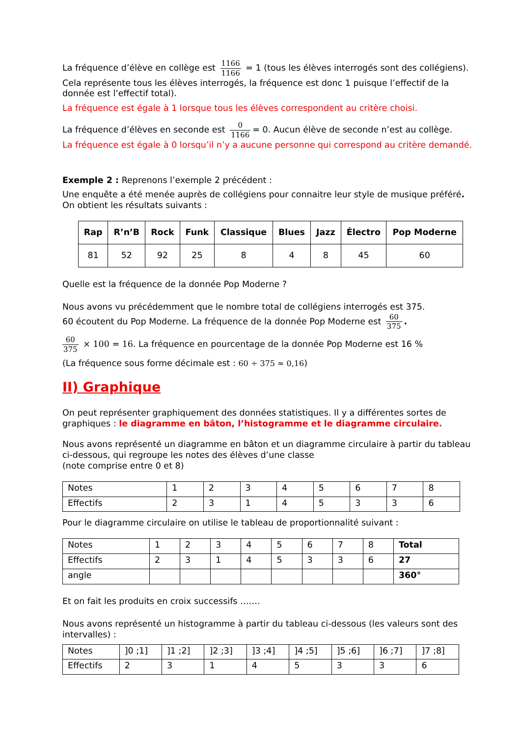La fréquence d’élève en collège est 1166 1166 = 1 (tous les élèves interrogés sont des collégiens).
Cela représente tous les élèves interrogés, la fréquence est donc 1 puisque l’effectif de la donnée est l’effectif total).
La fréquence est égale à 1 lorsque tous les élèves correspondent au critère choisi.
La fréquence d’élèves en seconde est 0 1166 = 0. Aucun élève de seconde n’est au collège.
La fréquence est égale à 0 lorsqu’il n’y a aucune personne qui correspond au critère demandé.
Exemple 2 : Reprenons l’exemple 2 précédent :
Une enquête a été menée auprès de collégiens pour connaitre leur style de musique préféré.
On obtient les résultats suivants :
| Rap | R’n’B | Rock | Funk | Classique | Blues | Jazz | Électro | Pop Moderne |
| --- | --- | --- | --- | --- | --- | --- | --- | --- |
| 81 | 52 | 92 | 25 | 8 | 4 | 8 | 45 | 60 |
Quelle est la fréquence de la donnée Pop Moderne ?
Nous avons vu précédemment que le nombre total de collégiens interrogés est 375.
60 écoutent du Pop Moderne. La fréquence de la donnée Pop Moderne est 60 375.
60 375 × 100 = 16. La fréquence en pourcentage de la donnée Pop Moderne est 16 %
(La fréquence sous forme décimale est : 60 ÷ 375 ≈ 0,16)
II) Graphique
On peut représenter graphiquement des données statistiques. Il y a différentes sortes de graphiques : le diagramme en bâton, l’histogramme et le diagramme circulaire.
Nous avons représenté un diagramme en bâton et un diagramme circulaire à partir du tableau ci-dessous, qui regroupe les notes des élèves d’une classe
(note comprise entre 0 et 8)
| Notes | 1 | 2 | 3 | 4 | 5 | 6 | 7 | 8 |
| Effectifs | 2 | 3 | 1 | 4 | 5 | 3 | 3 | 6 |
Pour le diagramme circulaire on utilise le tableau de proportionnalité suivant :
| Notes | 1 | 2 | 3 | 4 | 5 | 6 | 7 | 8 | Total |
| Effectifs | 2 | 3 | 1 | 4 | 5 | 3 | 3 | 6 | 27 |
| angle | | | | | | | | | 360° |
Et on fait les produits en croix successifs …….
Nous avons représenté un histogramme à partir du tableau ci-dessous (les valeurs sont des intervalles) :
| Notes | ]0 ;1] | ]1 ;2] | ]2 ;3] | ]3 ;4] | ]4 ;5] | ]5 ;6] | ]6 ;7] | ]7 ;8] |
| Effectifs | 2 | 3 | 1 | 4 | 5 | 3 | 3 | 6 |